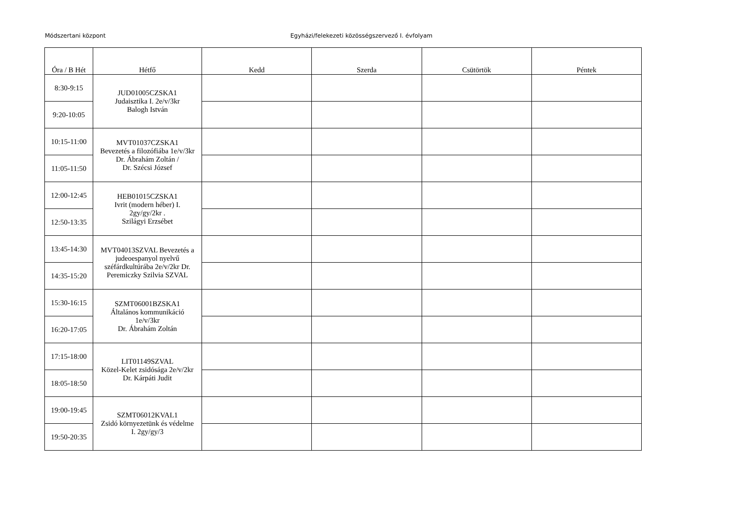Módszertani központ Egyházi/felekezeti közösségszervező I. évfolyam
| Óra / B Hét | Hétfő | Kedd | Szerda | Csütörtök | Péntek |
| --- | --- | --- | --- | --- | --- |
| 8:30-9:15 | JUD01005CZSKA1 Judaisztika I. 2e/v/3kr Balogh István | | | | |
| 9:20-10:05 | | | | | |
| 10:15-11:00 | MVT01037CZSKA1 Bevezetés a filozófiába 1e/v/3kr Dr. Ábrahám Zoltán / Dr. Szécsi József | | | | |
| 11:05-11:50 | | | | | |
| 12:00-12:45 | HEB01015CZSKA1 Ivrit (modern héber) I. 2gy/gy/2kr . Szilágyi Erzsébet | | | | |
| 12:50-13:35 | | | | | |
| 13:45-14:30 | MVT04013SZVAL Bevezetés a judeoespanyol nyelvű széfárdkultúrába 2e/v/2kr Dr. Peremiczky Szilvia SZVAL | | | | |
| 14:35-15:20 | | | | | |
| 15:30-16:15 | SZMT06001BZSKA1 Általános kommunikáció 1e/v/3kr Dr. Ábrahám Zoltán | | | | |
| 16:20-17:05 | | | | | |
| 17:15-18:00 | LIT01149SZVAL Közel-Kelet zsidósága 2e/v/2kr Dr. Kárpáti Judit | | | | |
| 18:05-18:50 | | | | | |
| 19:00-19:45 | SZMT06012KVAL1 Zsidó környezetünk és védelme I. 2gy/gy/3 | | | | |
| 19:50-20:35 | | | | | |